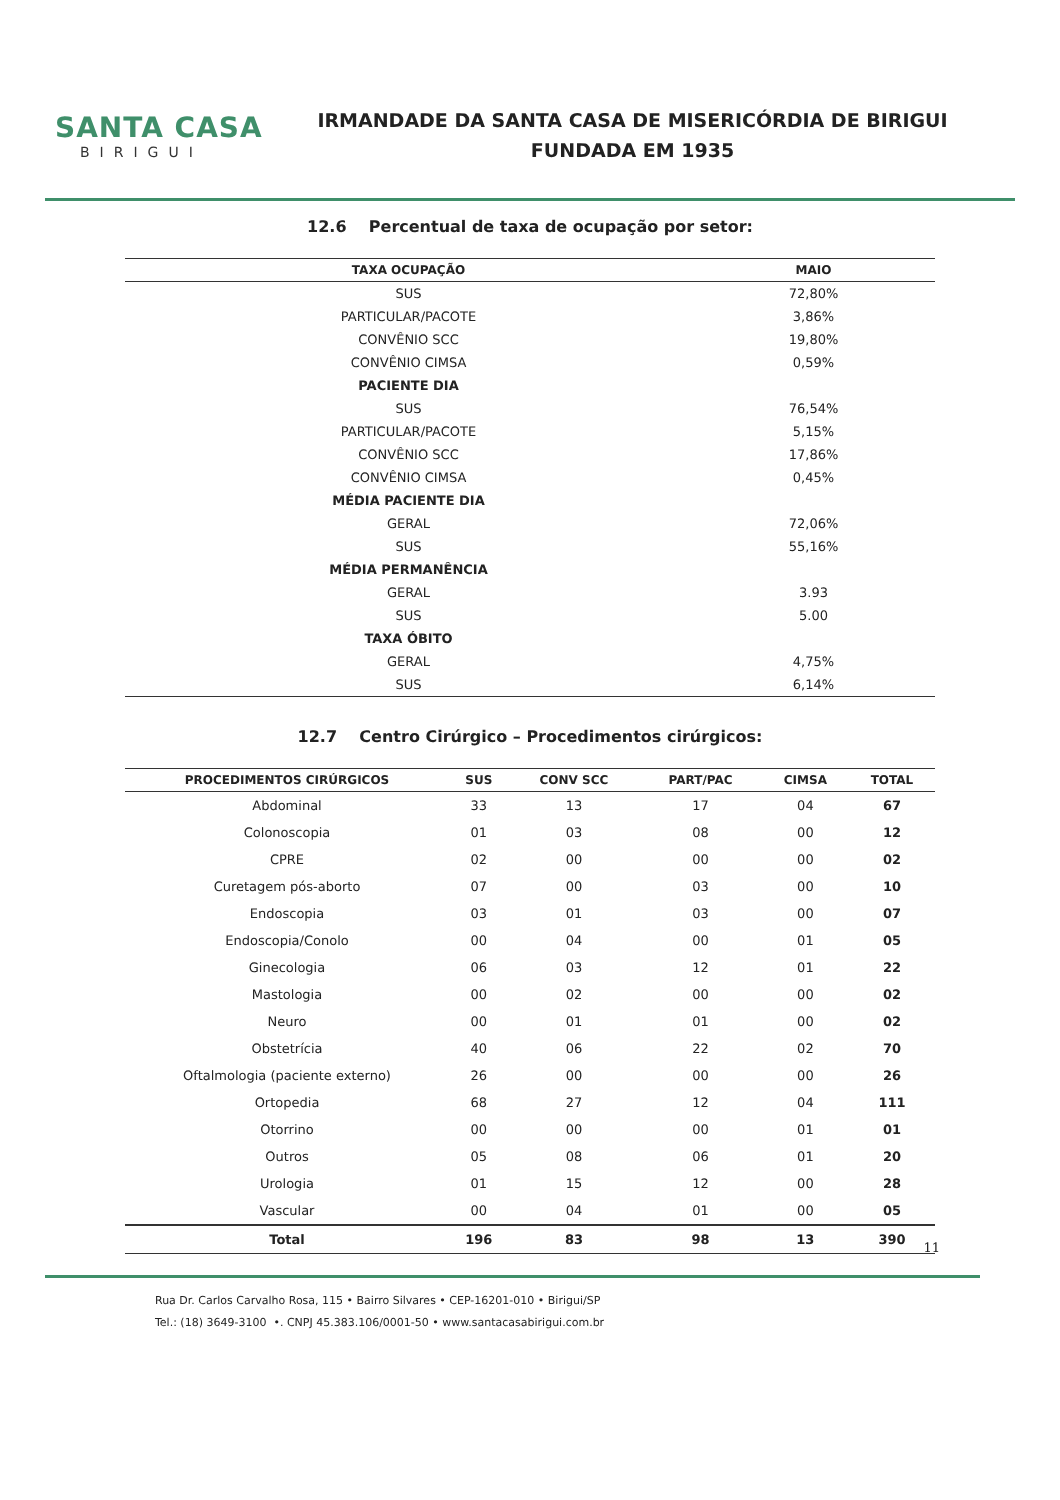SANTA CASA
BIRIGUI
IRMANDADE DA SANTA CASA DE MISERICÓRDIA DE BIRIGUI
FUNDADA EM 1935
12.6 Percentual de taxa de ocupação por setor:
| TAXA OCUPAÇÃO | MAIO |
| --- | --- |
| SUS | 72,80% |
| PARTICULAR/PACOTE | 3,86% |
| CONVÊNIO SCC | 19,80% |
| CONVÊNIO CIMSA | 0,59% |
| PACIENTE DIA | |
| SUS | 76,54% |
| PARTICULAR/PACOTE | 5,15% |
| CONVÊNIO SCC | 17,86% |
| CONVÊNIO CIMSA | 0,45% |
| MÉDIA PACIENTE DIA | |
| GERAL | 72,06% |
| SUS | 55,16% |
| MÉDIA PERMANÊNCIA | |
| GERAL | 3.93 |
| SUS | 5.00 |
| TAXA ÓBITO | |
| GERAL | 4,75% |
| SUS | 6,14% |
12.7 Centro Cirúrgico – Procedimentos cirúrgicos:
| PROCEDIMENTOS CIRÚRGICOS | SUS | CONV SCC | PART/PAC | CIMSA | TOTAL |
| --- | --- | --- | --- | --- | --- |
| Abdominal | 33 | 13 | 17 | 04 | 67 |
| Colonoscopia | 01 | 03 | 08 | 00 | 12 |
| CPRE | 02 | 00 | 00 | 00 | 02 |
| Curetagem pós-aborto | 07 | 00 | 03 | 00 | 10 |
| Endoscopia | 03 | 01 | 03 | 00 | 07 |
| Endoscopia/Conolo | 00 | 04 | 00 | 01 | 05 |
| Ginecologia | 06 | 03 | 12 | 01 | 22 |
| Mastologia | 00 | 02 | 00 | 00 | 02 |
| Neuro | 00 | 01 | 01 | 00 | 02 |
| Obstetrícia | 40 | 06 | 22 | 02 | 70 |
| Oftalmologia (paciente externo) | 26 | 00 | 00 | 00 | 26 |
| Ortopedia | 68 | 27 | 12 | 04 | 111 |
| Otorrino | 00 | 00 | 00 | 01 | 01 |
| Outros | 05 | 08 | 06 | 01 | 20 |
| Urologia | 01 | 15 | 12 | 00 | 28 |
| Vascular | 00 | 04 | 01 | 00 | 05 |
| Total | 196 | 83 | 98 | 13 | 390 |
11
Rua Dr. Carlos Carvalho Rosa, 115 • Bairro Silvares • CEP-16201-010 • Birigui/SP
Tel.: (18) 3649-3100 •. CNPJ 45.383.106/0001-50 • www.santacasabirigui.com.br